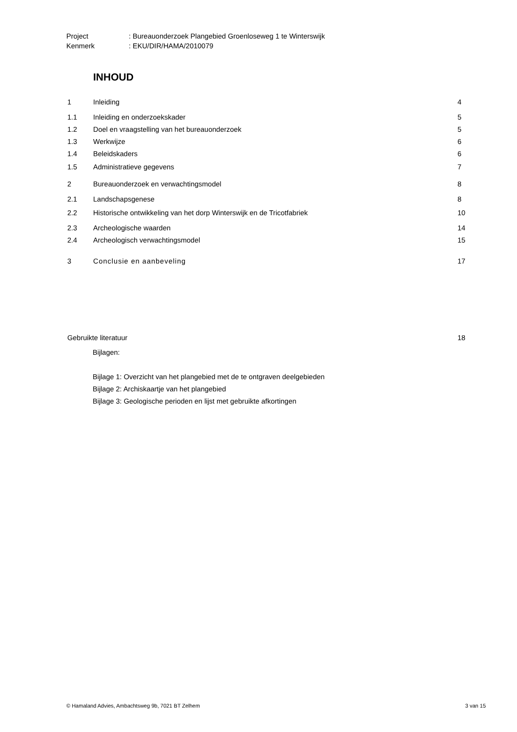Project: Bureauonderzoek Plangebied Groenloseweg 1 te Winterswijk
Kenmerk: EKU/DIR/HAMA/2010079
INHOUD
1 Inleiding 4
1.1 Inleiding en onderzoekskader 5
1.2
Doel en vraagstelling van het bureauonderzoek
5
1.3 Werkwijze 6
1.4 Beleidskaders 6
1.5 Administratieve gegevens 7
2
Bureauonderzoek en verwachtingsmodel
8
2.1 Landschapsgenese 8
2.2
Historische ontwikkeling van het dorp Winterswijk en de Tricotfabriek
10
2.3 Archeologische waarden 14
2.4
Archeologisch verwachtingsmodel
15
3 Conclusie en aanbeveling 17
Gebruikte literatuur 18
Bijlagen:
Bijlage 1: Overzicht van het plangebied met de te ontgraven deelgebieden
Bijlage 2: Archiskaartje van het plangebied
Bijlage 3: Geologische perioden en lijst met gebruikte afkortingen
© Hamaland Advies, Ambachtsweg 9b, 7021 BT Zelhem 3 van 15